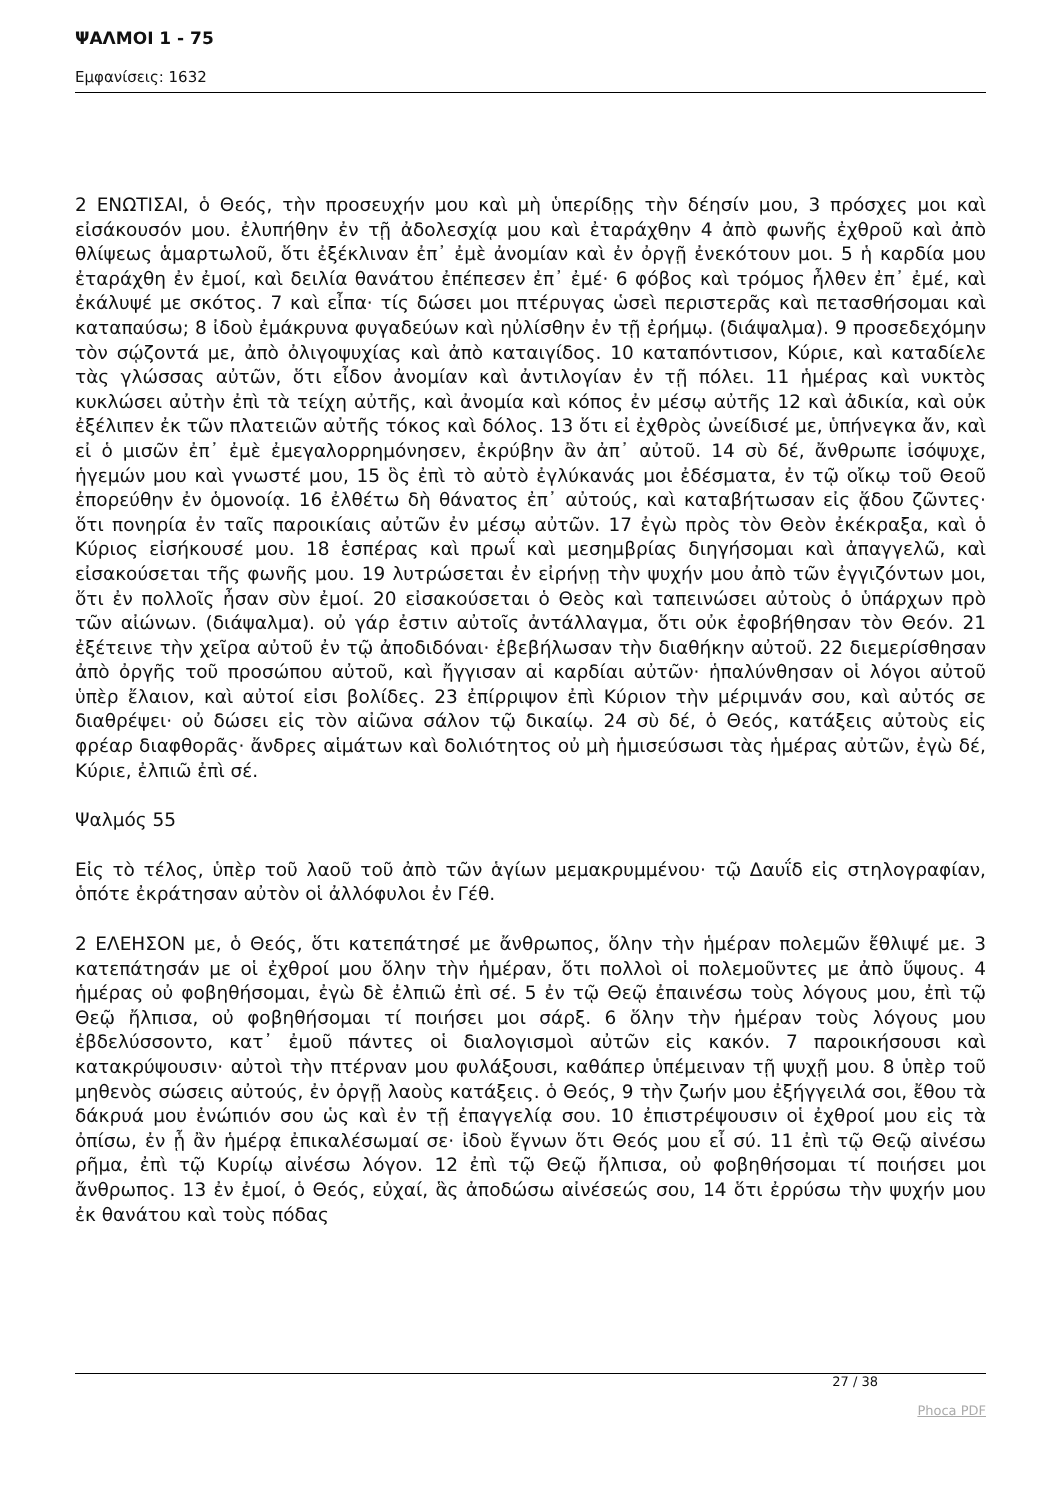ΨΑΛΜΟΙ 1 - 75
Εμφανίσεις: 1632
2 ΕΝΩΤΙΣΑΙ, ὁ Θεός, τὴν προσευχήν μου καὶ μὴ ὑπερίδῃς τὴν δέησίν μου, 3 πρόσχες μοι καὶ εἰσάκουσόν μου. ἐλυπήθην ἐν τῇ ἀδολεσχίᾳ μου καὶ ἐταράχθην 4 ἀπὸ φωνῆς ἐχθροῦ καὶ ἀπὸ θλίψεως ἁμαρτωλοῦ, ὅτι ἐξέκλιναν ἐπ᾿ ἐμὲ ἀνομίαν καὶ ἐν ὀργῇ ἐνεκότουν μοι. 5 ἡ καρδία μου ἐταράχθη ἐν ἐμοί, καὶ δειλία θανάτου ἐπέπεσεν ἐπ᾿ ἐμέ· 6 φόβος καὶ τρόμος ἦλθεν ἐπ᾿ ἐμέ, καὶ ἐκάλυψέ με σκότος. 7 καὶ εἶπα· τίς δώσει μοι πτέρυγας ὡσεὶ περιστερᾶς καὶ πετασθήσομαι καὶ καταπαύσω; 8 ἰδοὺ ἐμάκρυνα φυγαδεύων καὶ ηὐλίσθην ἐν τῇ ἐρήμῳ. (διάψαλμα). 9 προσεδεχόμην τὸν σῴζοντά με, ἀπὸ ὀλιγοψυχίας καὶ ἀπὸ καταιγίδος. 10 καταπόντισον, Κύριε, καὶ καταδίελε τὰς γλώσσας αὐτῶν, ὅτι εἶδον ἀνομίαν καὶ ἀντιλογίαν ἐν τῇ πόλει. 11 ἡμέρας καὶ νυκτὸς κυκλώσει αὐτὴν ἐπὶ τὰ τείχη αὐτῆς, καὶ ἀνομία καὶ κόπος ἐν μέσῳ αὐτῆς 12 καὶ ἀδικία, καὶ οὐκ ἐξέλιπεν ἐκ τῶν πλατειῶν αὐτῆς τόκος καὶ δόλος. 13 ὅτι εἰ ἐχθρὸς ὠνείδισέ με, ὑπήνεγκα ἄν, καὶ εἰ ὁ μισῶν ἐπ᾿ ἐμὲ ἐμεγαλορρημόνησεν, ἐκρύβην ἂν ἀπ᾿ αὐτοῦ. 14 σὺ δέ, ἄνθρωπε ἰσόψυχε, ἡγεμών μου καὶ γνωστέ μου, 15 ὃς ἐπὶ τὸ αὐτὸ ἐγλύκανάς μοι ἐδέσματα, ἐν τῷ οἴκῳ τοῦ Θεοῦ ἐπορεύθην ἐν ὁμονοίᾳ. 16 ἐλθέτω δὴ θάνατος ἐπ᾿ αὐτούς, καὶ καταβήτωσαν εἰς ᾅδου ζῶντες· ὅτι πονηρία ἐν ταῖς παροικίαις αὐτῶν ἐν μέσῳ αὐτῶν. 17 ἐγὼ πρὸς τὸν Θεὸν ἐκέκραξα, καὶ ὁ Κύριος εἰσήκουσέ μου. 18 ἑσπέρας καὶ πρωΐ καὶ μεσημβρίας διηγήσομαι καὶ ἀπαγγελῶ, καὶ εἰσακούσεται τῆς φωνῆς μου. 19 λυτρώσεται ἐν εἰρήνῃ τὴν ψυχήν μου ἀπὸ τῶν ἐγγιζόντων μοι, ὅτι ἐν πολλοῖς ἦσαν σὺν ἐμοί. 20 εἰσακούσεται ὁ Θεὸς καὶ ταπεινώσει αὐτοὺς ὁ ὑπάρχων πρὸ τῶν αἰώνων. (διάψαλμα). οὐ γάρ ἐστιν αὐτοῖς ἀντάλλαγμα, ὅτι οὐκ ἐφοβήθησαν τὸν Θεόν. 21 ἐξέτεινε τὴν χεῖρα αὐτοῦ ἐν τῷ ἀποδιδόναι· ἐβεβήλωσαν τὴν διαθήκην αὐτοῦ. 22 διεμερίσθησαν ἀπὸ ὀργῆς τοῦ προσώπου αὐτοῦ, καὶ ἤγγισαν αἱ καρδίαι αὐτῶν· ἡπαλύνθησαν οἱ λόγοι αὐτοῦ ὑπὲρ ἔλαιον, καὶ αὐτοί εἰσι βολίδες. 23 ἐπίρριψον ἐπὶ Κύριον τὴν μέριμνάν σου, καὶ αὐτός σε διαθρέψει· οὐ δώσει εἰς τὸν αἰῶνα σάλον τῷ δικαίῳ. 24 σὺ δέ, ὁ Θεός, κατάξεις αὐτοὺς εἰς φρέαρ διαφθορᾶς· ἄνδρες αἱμάτων καὶ δολιότητος οὐ μὴ ἡμισεύσωσι τὰς ἡμέρας αὐτῶν, ἐγὼ δέ, Κύριε, ἐλπιῶ ἐπὶ σέ.
Ψαλμός 55
Εἰς τὸ τέλος, ὑπὲρ τοῦ λαοῦ τοῦ ἀπὸ τῶν ἁγίων μεμακρυμμένου· τῷ Δαυΐδ εἰς στηλογραφίαν, ὁπότε ἐκράτησαν αὐτὸν οἱ ἀλλόφυλοι ἐν Γέθ.
2 ΕΛΕΗΣΟΝ με, ὁ Θεός, ὅτι κατεπάτησέ με ἄνθρωπος, ὅλην τὴν ἡμέραν πολεμῶν ἔθλιψέ με. 3 κατεπάτησάν με οἱ ἐχθροί μου ὅλην τὴν ἡμέραν, ὅτι πολλοὶ οἱ πολεμοῦντες με ἀπὸ ὕψους. 4 ἡμέρας οὐ φοβηθήσομαι, ἐγὼ δὲ ἐλπιῶ ἐπὶ σέ. 5 ἐν τῷ Θεῷ ἐπαινέσω τοὺς λόγους μου, ἐπὶ τῷ Θεῷ ἤλπισα, οὐ φοβηθήσομαι τί ποιήσει μοι σάρξ. 6 ὅλην τὴν ἡμέραν τοὺς λόγους μου ἐβδελύσσοντο, κατ᾿ ἐμοῦ πάντες οἱ διαλογισμοὶ αὐτῶν εἰς κακόν. 7 παροικήσουσι καὶ κατακρύψουσιν· αὐτοὶ τὴν πτέρναν μου φυλάξουσι, καθάπερ ὑπέμειναν τῇ ψυχῇ μου. 8 ὑπὲρ τοῦ μηθενὸς σώσεις αὐτούς, ἐν ὀργῇ λαοὺς κατάξεις. ὁ Θεός, 9 τὴν ζωήν μου ἐξήγγειλά σοι, ἔθου τὰ δάκρυά μου ἐνώπιόν σου ὡς καὶ ἐν τῇ ἐπαγγελίᾳ σου. 10 ἐπιστρέψουσιν οἱ ἐχθροί μου εἰς τὰ ὀπίσω, ἐν ᾗ ἂν ἡμέρᾳ ἐπικαλέσωμαί σε· ἰδοὺ ἔγνων ὅτι Θεός μου εἶ σύ. 11 ἐπὶ τῷ Θεῷ αἰνέσω ρῆμα, ἐπὶ τῷ Κυρίῳ αἰνέσω λόγον. 12 ἐπὶ τῷ Θεῷ ἤλπισα, οὐ φοβηθήσομαι τί ποιήσει μοι ἄνθρωπος. 13 ἐν ἐμοί, ὁ Θεός, εὐχαί, ἃς ἀποδώσω αἰνέσεώς σου, 14 ὅτι ἐρρύσω τὴν ψυχήν μου ἐκ θανάτου καὶ τοὺς πόδας
27 / 38
Phoca PDF